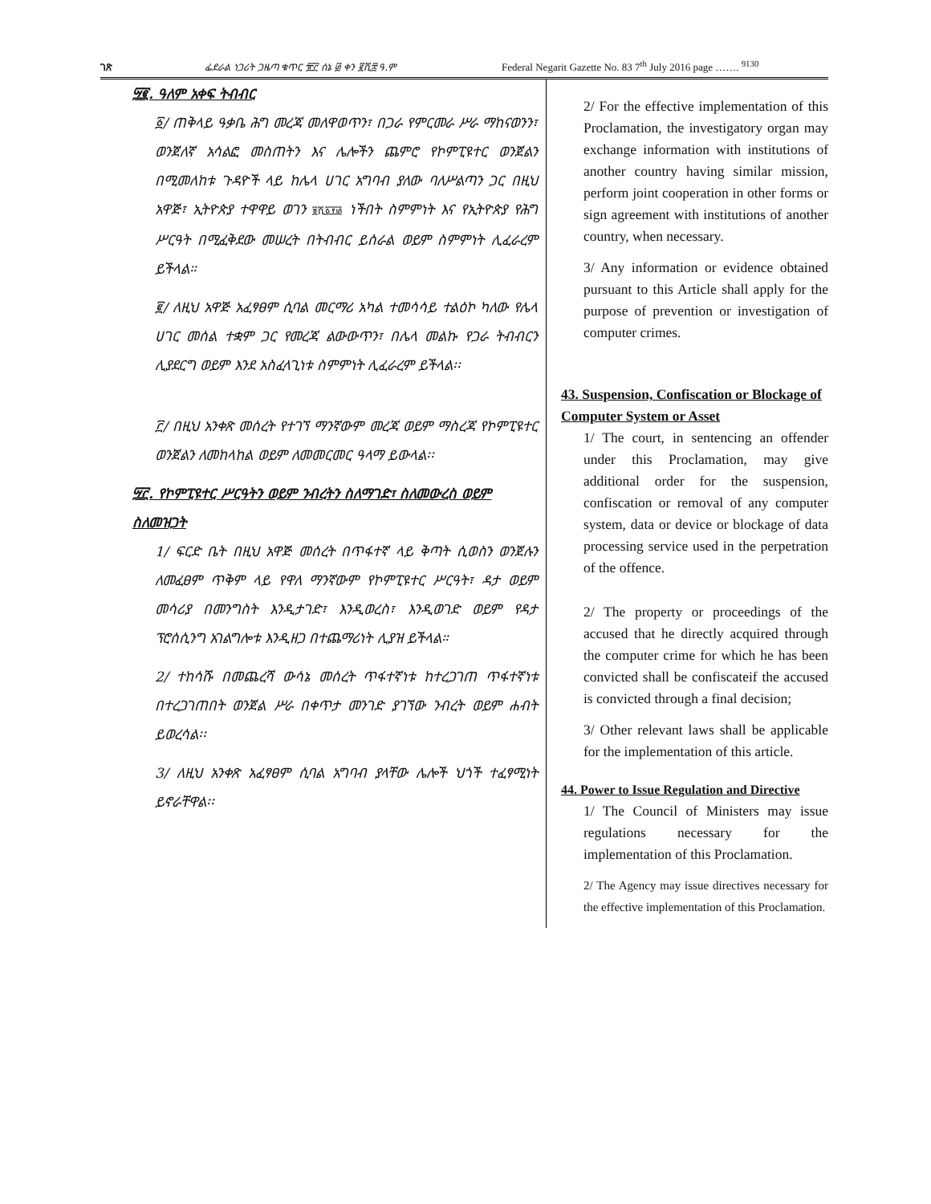ገጽ ፌደራል ነጋሪት ጋዜጣ ቁጥር ፹፫ ሰኔ ፴ ቀን ፪ሺ፰ ዓ.ም Federal Negarit Gazette No. 83 7<sup>th</sup> July 2016 page ……. <sup>9130</sup>
፵፪. ዓለም አቀፍ ትብብር
፩/ ጠቅላይ ዓቃቤ ሕግ መረጃ መለዋወጥን፣ በጋራ የምርመራ ሥራ ማከናወንን፣ ወንጀለኛ አሳልፎ መስጠትን እና ሌሎችን ጨምሮ የኮምፒዩተር ወንጀልን በሚመለከቱ ጉዳዮች ላይ ከሌላ ሀገር አግባብ ያለው ባለሥልጣን ጋር በዚህ አዋጅ፣ ኢትዮጵያ ተዋዋይ ወገን ፱ሺ፩፻፴ ነችበት ስምምነት እና የኢትዮጵያ የሕግ ሥርዓት በሚፈቅደው መሠረት በትብብር ይሰራል ወይም ስምምነት ሊፈራረም ይችላል።
፪/ ለዚህ አዋጅ አፈፃፀም ሲባል መርማሪ አካል ተመሳሳይ ተልዕኮ ካለው የሌላ ሀገር መሰል ተቋም ጋር የመረጃ ልውውጥን፣ በሌላ መልኩ የጋራ ትብብርን ሊያደርግ ወይም እንደ አስፈላጊነቱ ስምምነት ሊፈራረም ይችላል፡፡
፫/ በዚህ አንቀጽ መሰረት የተገኘ ማንኛውም መረጃ ወይም ማስረጃ የኮምፒዩተር ወንጀልን ለመከላከል ወይም ለመመርመር ዓላማ ይውላል፡፡
፵፫. የኮምፒዩተር ሥርዓትን ወይም ንብረትን ስለማገድ፣ ስለመውረስ ወይም ስለመዝጋት
1/ ፍርድ ቤት በዚህ አዋጅ መሰረት በጥፋተኛ ላይ ቅጣት ሲወስን ወንጀሉን ለመፈፀም ጥቅም ላይ የዋለ ማንኛውም የኮምፒዩተር ሥርዓት፣ ዳታ ወይም መሳሪያ በመንግስት እንዲታገድ፣ እንዲወረስ፣ እንዲወገድ ወይም የዳታ ፕሮሰሲንግ አገልግሎቱ እንዲዘጋ በተጨማሪነት ሊያዝ ይችላል።
2/ ተከሳሹ በመጨረሻ ውሳኔ መሰረት ጥፋተኛነቱ ከተረጋገጠ ጥፋተኛነቱ በተረጋገጠበት ወንጀል ሥራ በቀጥታ መንገድ ያገኘው ንብረት ወይም ሐብት ይወረሳል፡፡
3/ ለዚህ አንቀጽ አፈፃፀም ሲባል አግባብ ያላቸው ሌሎች ህጎች ተፈፃሚነት ይኖራቸዋል፡፡
2/ For the effective implementation of this Proclamation, the investigatory organ may exchange information with institutions of another country having similar mission, perform joint cooperation in other forms or sign agreement with institutions of another country, when necessary.
3/ Any information or evidence obtained pursuant to this Article shall apply for the purpose of prevention or investigation of computer crimes.
43. Suspension, Confiscation or Blockage of Computer System or Asset
1/ The court, in sentencing an offender under this Proclamation, may give additional order for the suspension, confiscation or removal of any computer system, data or device or blockage of data processing service used in the perpetration of the offence.
2/ The property or proceedings of the accused that he directly acquired through the computer crime for which he has been convicted shall be confiscateif the accused is convicted through a final decision;
3/ Other relevant laws shall be applicable for the implementation of this article.
44. Power to Issue Regulation and Directive
1/ The Council of Ministers may issue regulations necessary for the implementation of this Proclamation.
2/ The Agency may issue directives necessary for the effective implementation of this Proclamation.